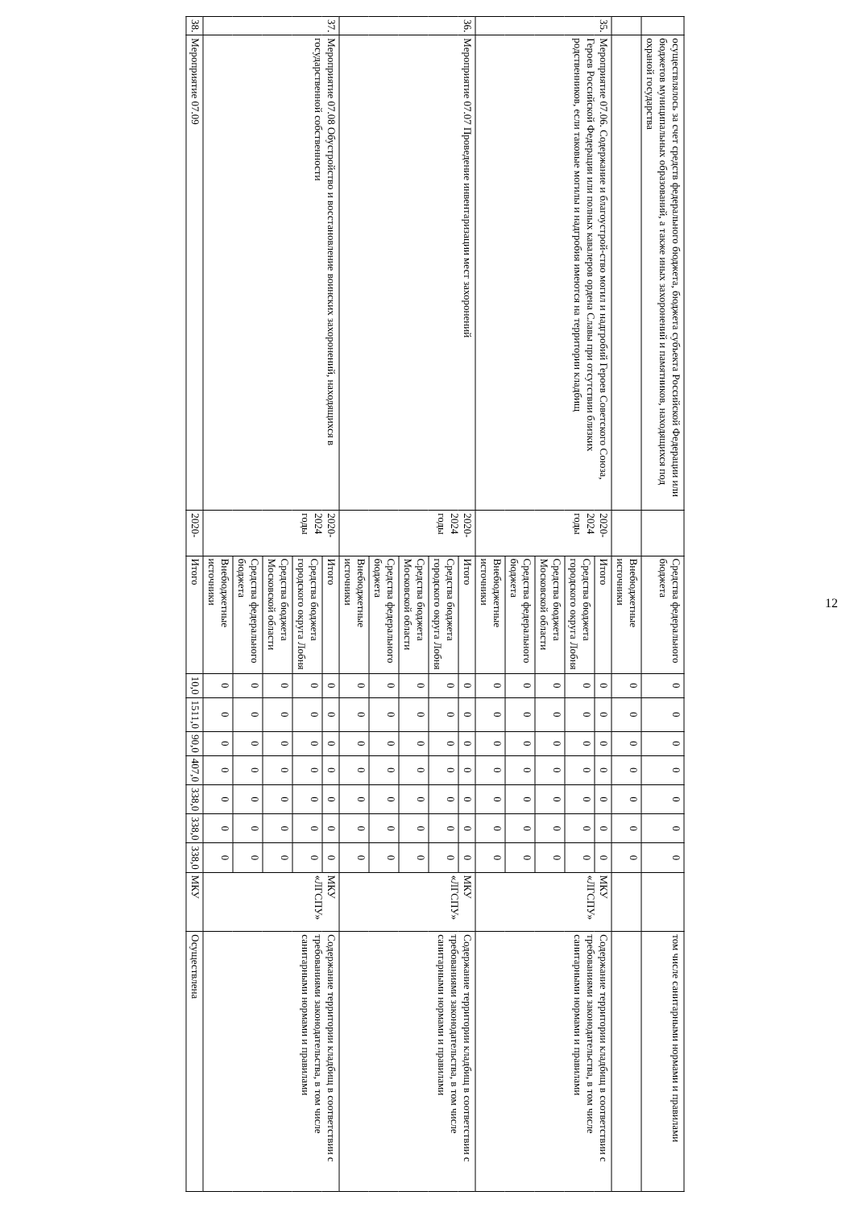12
| | осуществлялось за счет средств федерального бюджета, бюджета субъекта Российской Федерации или бюджетов муниципальных образований, а также иных захоронений и памятников, находящихся под охраной государства | | Средства федерального бюджета | 0 | 0 | 0 | 0 | 0 | 0 | 0 | | том числе санитарными нормами и правилами |
| | | | Внебюджетные источники | 0 | 0 | 0 | 0 | 0 | 0 | 0 | | |
| 35. | Мероприятие 07.06. Содержание и благоустрой-ство могил и надгробий Героев Советского Союза, Героев Российской Федерации или полных кавалеров ордена Славы при отсутствии близких родственников, если таковые могилы и надгробия имеются на территории кладбищ | 2020-2024 годы | Итого | 0 | 0 | 0 | 0 | 0 | 0 | 0 | МКУ «ЛГСПУ» | Содержание территории кладбищ в соответствии с требованиями законодательства, в том числе санитарными нормами и правилами |
| | | | Средства бюджета городского округа Лобня | 0 | 0 | 0 | 0 | 0 | 0 | 0 | | |
| | | | Средства бюджета Московской области | 0 | 0 | 0 | 0 | 0 | 0 | 0 | | |
| | | | Средства федерального бюджета | 0 | 0 | 0 | 0 | 0 | 0 | 0 | | |
| | | | Внебюджетные источники | 0 | 0 | 0 | 0 | 0 | 0 | 0 | | |
| 36. | Мероприятие 07.07 Проведение инвентаризации мест захоронений | 2020-2024 годы | Итого | 0 | 0 | 0 | 0 | 0 | 0 | 0 | МКУ «ЛГСПУ» | Содержание территории кладбищ в соответствии с требованиями законодательства, в том числе санитарными нормами и правилами |
| | | | Средства бюджета городского округа Лобня | 0 | 0 | 0 | 0 | 0 | 0 | 0 | | |
| | | | Средства бюджета Московской области | 0 | 0 | 0 | 0 | 0 | 0 | 0 | | |
| | | | Средства федерального бюджета | 0 | 0 | 0 | 0 | 0 | 0 | 0 | | |
| | | | Внебюджетные источники | 0 | 0 | 0 | 0 | 0 | 0 | 0 | | |
| 37. | Мероприятие 07.08 Обустройство и восстановление воинских захоронений, находящихся в государственной собственности | 2020-2024 годы | Итого | 0 | 0 | 0 | 0 | 0 | 0 | 0 | МКУ «ЛГСПУ» | Содержание территории кладбищ в соответствии с требованиями законодательства, в том числе санитарными нормами и правилами |
| | | | Средства бюджета городского округа Лобня | 0 | 0 | 0 | 0 | 0 | 0 | 0 | | |
| | | | Средства бюджета Московской области | 0 | 0 | 0 | 0 | 0 | 0 | 0 | | |
| | | | Средства федерального бюджета | 0 | 0 | 0 | 0 | 0 | 0 | 0 | | |
| | | | Внебюджетные источники | 0 | 0 | 0 | 0 | 0 | 0 | 0 | | |
| 38. | Мероприятие 07.09 | 2020- | Итого | 10,0 | 1511,0 | 90,0 | 407,0 | 338,0 | 338,0 | 338,0 | МКУ | Осуществлена |